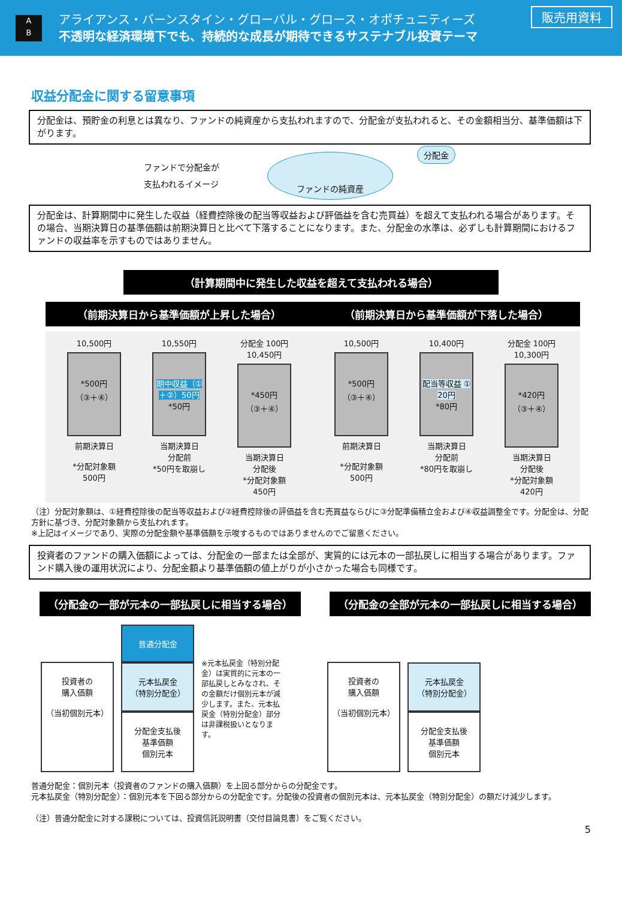A
B
アライアンス・バーンスタイン・グローバル・グロース・オポチュニティーズ
不透明な経済環境下でも、持続的な成長が期待できるサステナブル投資テーマ
販売用資料
収益分配金に関する留意事項
分配金は、預貯金の利息とは異なり、ファンドの純資産から支払われますので、分配金が支払われると、その金額相当分、基準価額は下がります。
ファンドで分配金が
支払われるイメージ
ファンドの純資産
分配金
分配金は、計算期間中に発生した収益（経費控除後の配当等収益および評価益を含む売買益）を超えて支払われる場合があります。その場合、当期決算日の基準価額は前期決算日と比べて下落することになります。また、分配金の水準は、必ずしも計算期間におけるファンドの収益率を示すものではありません。
（計算期間中に発生した収益を超えて支払われる場合）
（前期決算日から基準価額が上昇した場合）
10,500円
*500円
（③＋④）
前期決算日
*分配対象額
500円
10,550円
期中収益（①＋②）50円
*50円
当期決算日
分配前
*50円を取崩し
分配金 100円
10,450円
*450円
（③＋④）
当期決算日
分配後
*分配対象額
450円
（前期決算日から基準価額が下落した場合）
10,500円
*500円
（③＋④）
前期決算日
*分配対象額
500円
10,400円
配当等収益 ① 20円
*80円
当期決算日
分配前
*80円を取崩し
分配金 100円
10,300円
*420円
（③＋④）
当期決算日
分配後
*分配対象額
420円
（注）分配対象額は、①経費控除後の配当等収益および②経費控除後の評価益を含む売買益ならびに③分配準備積立金および④収益調整金です。分配金は、分配方針に基づき、分配対象額から支払われます。
※上記はイメージであり、実際の分配金額や基準価額を示唆するものではありませんのでご留意ください。
投資者のファンドの購入価額によっては、分配金の一部または全部が、実質的には元本の一部払戻しに相当する場合があります。ファンド購入後の運用状況により、分配金額より基準価額の値上がりが小さかった場合も同様です。
（分配金の一部が元本の一部払戻しに相当する場合） （分配金の全部が元本の一部払戻しに相当する場合）
投資者の
購入価額
（当初個別元本）
普通分配金
元本払戻金
（特別分配金）
分配金支払後
基準価額
個別元本
※元本払戻金（特別分配金）は実質的に元本の一部払戻しとみなされ、その金額だけ個別元本が減少します。また、元本払戻金（特別分配金）部分は非課税扱いとなります。
投資者の
購入価額
（当初個別元本）
元本払戻金
（特別分配金）
分配金支払後
基準価額
個別元本
普通分配金：個別元本（投資者のファンドの購入価額）を上回る部分からの分配金です。
元本払戻金（特別分配金）：個別元本を下回る部分からの分配金です。分配後の投資者の個別元本は、元本払戻金（特別分配金）の額だけ減少します。
（注）普通分配金に対する課税については、投資信託説明書（交付目論見書）をご覧ください。
5